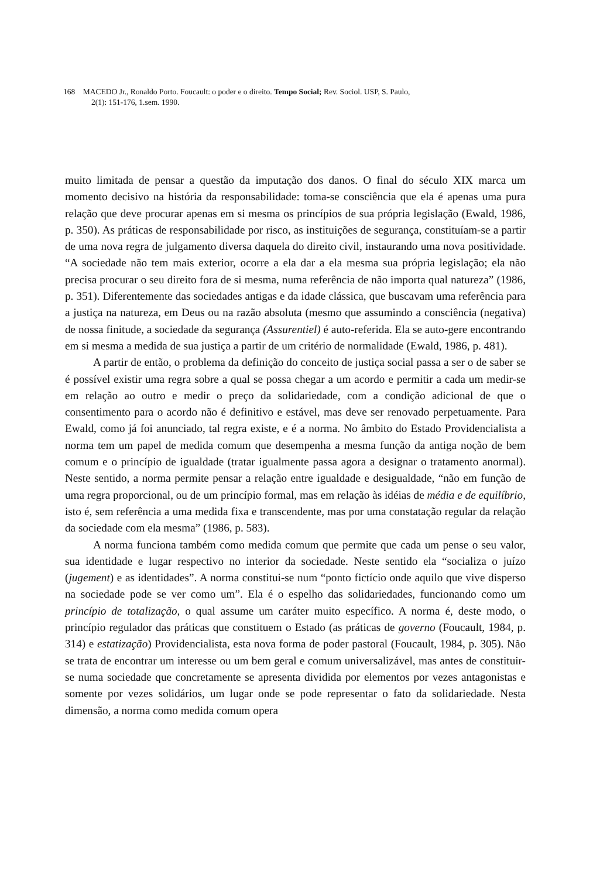168 MACEDO Jr., Ronaldo Porto. Foucault: o poder e o direito. Tempo Social; Rev. Sociol. USP, S. Paulo,
2(1): 151-176, 1.sem. 1990.
muito limitada de pensar a questão da imputação dos danos. O final do século XIX marca um momento decisivo na história da responsabilidade: toma-se consciência que ela é apenas uma pura relação que deve procurar apenas em si mesma os princípios de sua própria legislação (Ewald, 1986, p. 350). As práticas de responsabilidade por risco, as instituições de segurança, constituíam-se a partir de uma nova regra de julgamento diversa daquela do direito civil, instaurando uma nova positividade. “A sociedade não tem mais exterior, ocorre a ela dar a ela mesma sua própria legislação; ela não precisa procurar o seu direito fora de si mesma, numa referência de não importa qual natureza” (1986, p. 351). Diferentemente das sociedades antigas e da idade clássica, que buscavam uma referência para a justiça na natureza, em Deus ou na razão absoluta (mesmo que assumindo a consciência (negativa) de nossa finitude, a sociedade da segurança (Assurentiel) é auto-referida. Ela se auto-gere encontrando em si mesma a medida de sua justiça a partir de um critério de normalidade (Ewald, 1986, p. 481).
A partir de então, o problema da definição do conceito de justiça social passa a ser o de saber se é possível existir uma regra sobre a qual se possa chegar a um acordo e permitir a cada um medir-se em relação ao outro e medir o preço da solidariedade, com a condição adicional de que o consentimento para o acordo não é definitivo e estável, mas deve ser renovado perpetuamente. Para Ewald, como já foi anunciado, tal regra existe, e é a norma. No âmbito do Estado Providencialista a norma tem um papel de medida comum que desempenha a mesma função da antiga noção de bem comum e o princípio de igualdade (tratar igualmente passa agora a designar o tratamento anormal). Neste sentido, a norma permite pensar a relação entre igualdade e desigualdade, “não em função de uma regra proporcional, ou de um princípio formal, mas em relação às idéias de média e de equilíbrio, isto é, sem referência a uma medida fixa e transcendente, mas por uma constatação regular da relação da sociedade com ela mesma” (1986, p. 583).
A norma funciona também como medida comum que permite que cada um pense o seu valor, sua identidade e lugar respectivo no interior da sociedade. Neste sentido ela “socializa o juízo (jugement) e as identidades”. A norma constitui-se num “ponto fictício onde aquilo que vive disperso na sociedade pode se ver como um”. Ela é o espelho das solidariedades, funcionando como um princípio de totalização, o qual assume um caráter muito específico. A norma é, deste modo, o princípio regulador das práticas que constituem o Estado (as práticas de governo (Foucault, 1984, p. 314) e estatização) Providencialista, esta nova forma de poder pastoral (Foucault, 1984, p. 305). Não se trata de encontrar um interesse ou um bem geral e comum universalizável, mas antes de constituir-se numa sociedade que concretamente se apresenta dividida por elementos por vezes antagonistas e somente por vezes solidários, um lugar onde se pode representar o fato da solidariedade. Nesta dimensão, a norma como medida comum opera